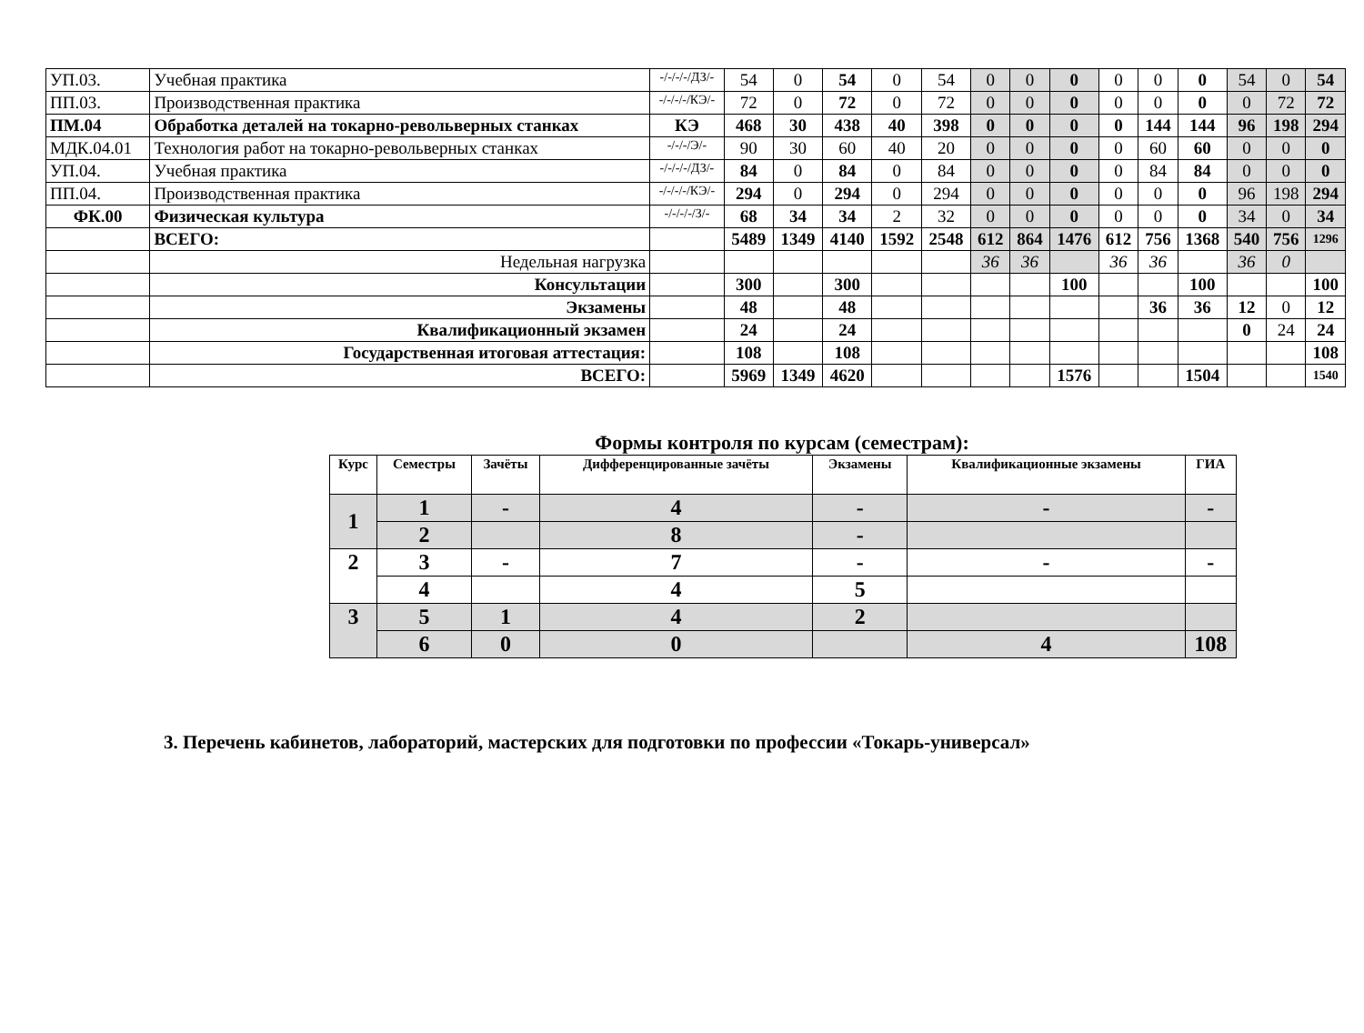| УП.03. | Учебная практика | -/-/-/-/ДЗ/- | 54 | 0 | 54 | 0 | 54 | 0 | 0 | 0 | 0 | 0 | 0 | 54 | 0 | 54 |
| ПП.03. | Производственная практика | -/-/-/-/КЭ/- | 72 | 0 | 72 | 0 | 72 | 0 | 0 | 0 | 0 | 0 | 0 | 0 | 72 | 72 |
| ПМ.04 | Обработка деталей на токарно-револьверных станках | КЭ | 468 | 30 | 438 | 40 | 398 | 0 | 0 | 0 | 0 | 144 | 144 | 96 | 198 | 294 |
| МДК.04.01 | Технология работ на токарно-револьверных станках | -/-/-/Э/- | 90 | 30 | 60 | 40 | 20 | 0 | 0 | 0 | 0 | 60 | 60 | 0 | 0 | 0 |
| УП.04. | Учебная практика | -/-/-/-/ДЗ/- | 84 | 0 | 84 | 0 | 84 | 0 | 0 | 0 | 0 | 84 | 84 | 0 | 0 | 0 |
| ПП.04. | Производственная практика | -/-/-/-/КЭ/- | 294 | 0 | 294 | 0 | 294 | 0 | 0 | 0 | 0 | 0 | 0 | 96 | 198 | 294 |
| ФК.00 | Физическая культура | -/-/-/-/З/- | 68 | 34 | 34 | 2 | 32 | 0 | 0 | 0 | 0 | 0 | 0 | 34 | 0 | 34 |
| | ВСЕГО: | | 5489 | 1349 | 4140 | 1592 | 2548 | 612 | 864 | 1476 | 612 | 756 | 1368 | 540 | 756 | 1296 |
| | Недельная нагрузка | | | | | | | 36 | 36 | | 36 | 36 | | 36 | 0 | |
| | Консультации | | 300 | | 300 | | | | | 100 | | | 100 | | | 100 |
| | Экзамены | | 48 | | 48 | | | | | | | 36 | 36 | 12 | 0 | 12 |
| | Квалификационный экзамен | | 24 | | 24 | | | | | | | | | 0 | 24 | 24 |
| | Государственная итоговая аттестация: | | 108 | | 108 | | | | | | | | | | | 108 |
| | ВСЕГО: | | 5969 | 1349 | 4620 | | | | | 1576 | | | 1504 | | | 1540 |
Формы контроля по курсам (семестрам):
| Курс | Семестры | Зачёты | Дифференцированные зачёты | Экзамены | Квалификационные экзамены | ГИА |
| --- | --- | --- | --- | --- | --- | --- |
| 1 | 1 | - | 4 | - | - | - |
| | 2 | | 8 | - | | |
| 2 | 3 | - | 7 | - | - | - |
| | 4 | | 4 | 5 | | |
| 3 | 5 | 1 | 4 | 2 | | |
| | 6 | 0 | 0 | | 4 | 108 |
3. Перечень кабинетов, лабораторий, мастерских для подготовки по профессии «Токарь-универсал»